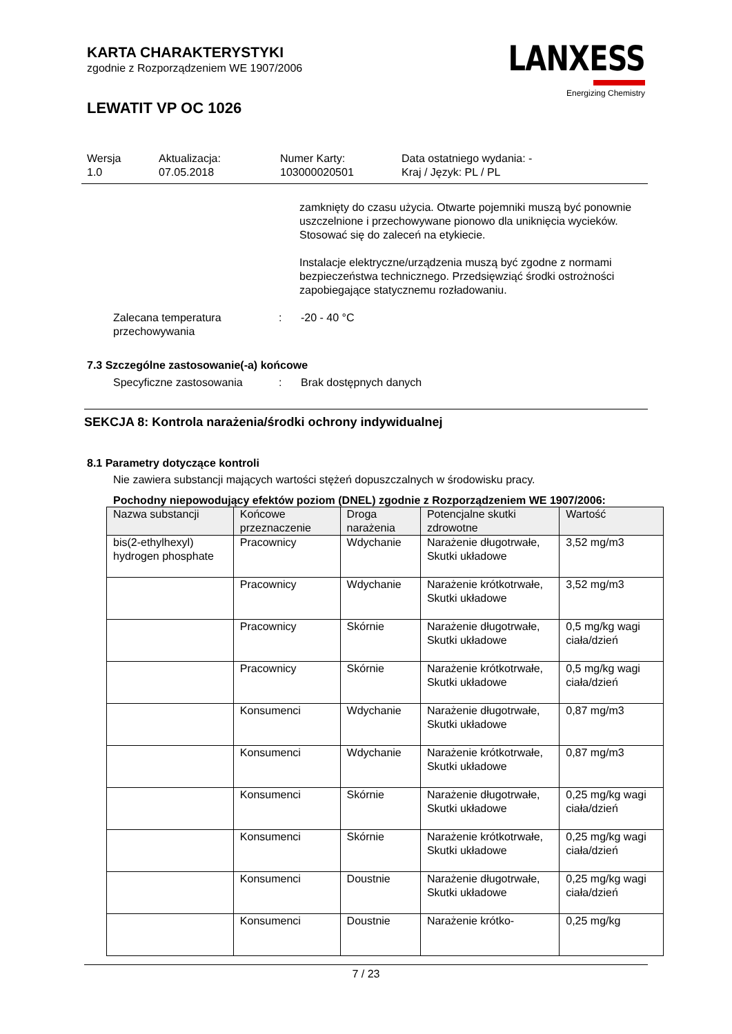KARTA CHARAKTERYSTYKI
zgodnie z Rozporządzeniem WE 1907/2006
LEWATIT VP OC 1026
LANXESS
Energizing Chemistry
Wersja
1.0
Aktualizacja:
07.05.2018
Numer Karty:
103000020501
Data ostatniego wydania: -
Kraj / Język: PL / PL
zamknięty do czasu użycia. Otwarte pojemniki muszą być ponownie uszczelnione i przechowywane pionowo dla uniknięcia wycieków. Stosować się do zaleceń na etykiecie.
Instalacje elektryczne/urządzenia muszą być zgodne z normami bezpieczeństwa technicznego. Przedsięwziąć środki ostrożności zapobiegające statycznemu rozładowaniu.
Zalecana temperatura przechowywania
: -20 - 40 °C
7.3 Szczególne zastosowanie(-a) końcowe
Specyficzne zastosowania : Brak dostępnych danych
SEKCJA 8: Kontrola narażenia/środki ochrony indywidualnej
8.1 Parametry dotyczące kontroli
Nie zawiera substancji mających wartości stężeń dopuszczalnych w środowisku pracy.
Pochodny niepowodujący efektów poziom (DNEL) zgodnie z Rozporządzeniem WE 1907/2006:
| Nazwa substancji | Końcowe przeznaczenie | Droga narażenia | Potencjalne skutki zdrowotne | Wartość |
| --- | --- | --- | --- | --- |
| bis(2-ethylhexyl) hydrogen phosphate | Pracownicy | Wdychanie | Narażenie długotrwałe, Skutki układowe | 3,52 mg/m3 |
| | Pracownicy | Wdychanie | Narażenie krótkotrwałe, Skutki układowe | 3,52 mg/m3 |
| | Pracownicy | Skórnie | Narażenie długotrwałe, Skutki układowe | 0,5 mg/kg wagi ciała/dzień |
| | Pracownicy | Skórnie | Narażenie krótkotrwałe, Skutki układowe | 0,5 mg/kg wagi ciała/dzień |
| | Konsumenci | Wdychanie | Narażenie długotrwałe, Skutki układowe | 0,87 mg/m3 |
| | Konsumenci | Wdychanie | Narażenie krótkotrwałe, Skutki układowe | 0,87 mg/m3 |
| | Konsumenci | Skórnie | Narażenie długotrwałe, Skutki układowe | 0,25 mg/kg wagi ciała/dzień |
| | Konsumenci | Skórnie | Narażenie krótkotrwałe, Skutki układowe | 0,25 mg/kg wagi ciała/dzień |
| | Konsumenci | Doustnie | Narażenie długotrwałe, Skutki układowe | 0,25 mg/kg wagi ciała/dzień |
| | Konsumenci | Doustnie | Narażenie krótko- | 0,25 mg/kg |
7 / 23